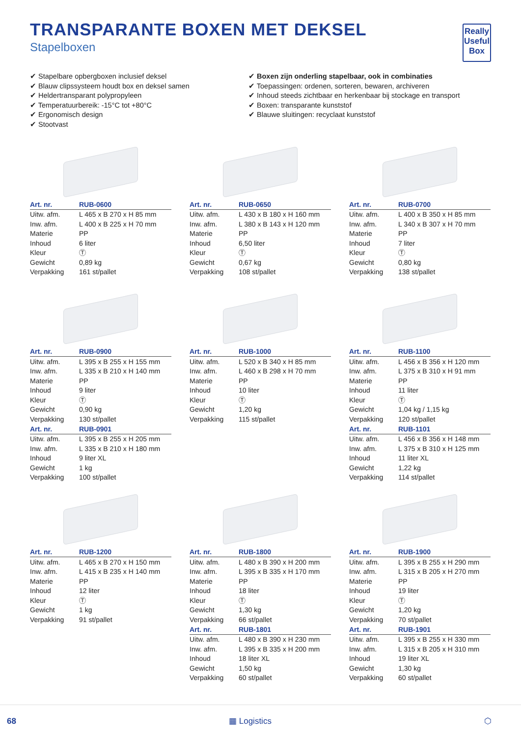Really
Useful
Box
TRANSPARANTE BOXEN MET DEKSEL
Stapelboxen
✔ Stapelbare opbergboxen inclusief deksel
✔ Blauw clipssysteem houdt box en deksel samen
✔ Heldertransparant polypropyleen
✔ Temperatuurbereik: -15°C tot +80°C
✔ Ergonomisch design
✔ Stootvast
✔ Boxen zijn onderling stapelbaar, ook in combinaties
✔ Toepassingen: ordenen, sorteren, bewaren, archiveren
✔ Inhoud steeds zichtbaar en herkenbaar bij stockage en transport
✔ Boxen: transparante kunststof
✔ Blauwe sluitingen: recyclaat kunststof
| Art. nr. | RUB-0600 |
| --- | --- |
| Uitw. afm. | L 465 x B 270 x H 85 mm |
| Inw. afm. | L 400 x B 225 x H 70 mm |
| Materie | PP |
| Inhoud | 6 liter |
| Kleur | Ⓣ |
| Gewicht | 0,89 kg |
| Verpakking | 161 st/pallet |
| Art. nr. | RUB-0650 |
| --- | --- |
| Uitw. afm. | L 430 x B 180 x H 160 mm |
| Inw. afm. | L 380 x B 143 x H 120 mm |
| Materie | PP |
| Inhoud | 6,50 liter |
| Kleur | Ⓣ |
| Gewicht | 0,67 kg |
| Verpakking | 108 st/pallet |
| Art. nr. | RUB-0700 |
| --- | --- |
| Uitw. afm. | L 400 x B 350 x H 85 mm |
| Inw. afm. | L 340 x B 307 x H 70 mm |
| Materie | PP |
| Inhoud | 7 liter |
| Kleur | Ⓣ |
| Gewicht | 0,80 kg |
| Verpakking | 138 st/pallet |
| Art. nr. | RUB-0900 |
| --- | --- |
| Uitw. afm. | L 395 x B 255 x H 155 mm |
| Inw. afm. | L 335 x B 210 x H 140 mm |
| Materie | PP |
| Inhoud | 9 liter |
| Kleur | Ⓣ |
| Gewicht | 0,90 kg |
| Verpakking | 130 st/pallet |
| Art. nr. | RUB-0901 |
| Uitw. afm. | L 395 x B 255 x H 205 mm |
| Inw. afm. | L 335 x B 210 x H 180 mm |
| Inhoud | 9 liter XL |
| Gewicht | 1 kg |
| Verpakking | 100 st/pallet |
| Art. nr. | RUB-1000 |
| --- | --- |
| Uitw. afm. | L 520 x B 340 x H 85 mm |
| Inw. afm. | L 460 x B 298 x H 70 mm |
| Materie | PP |
| Inhoud | 10 liter |
| Kleur | Ⓣ |
| Gewicht | 1,20 kg |
| Verpakking | 115 st/pallet |
| Art. nr. | RUB-1100 |
| --- | --- |
| Uitw. afm. | L 456 x B 356 x H 120 mm |
| Inw. afm. | L 375 x B 310 x H 91 mm |
| Materie | PP |
| Inhoud | 11 liter |
| Kleur | Ⓣ |
| Gewicht | 1,04 kg / 1,15 kg |
| Verpakking | 120 st/pallet |
| Art. nr. | RUB-1101 |
| Uitw. afm. | L 456 x B 356 x H 148 mm |
| Inw. afm. | L 375 x B 310 x H 125 mm |
| Inhoud | 11 liter XL |
| Gewicht | 1,22 kg |
| Verpakking | 114 st/pallet |
| Art. nr. | RUB-1200 |
| --- | --- |
| Uitw. afm. | L 465 x B 270 x H 150 mm |
| Inw. afm. | L 415 x B 235 x H 140 mm |
| Materie | PP |
| Inhoud | 12 liter |
| Kleur | Ⓣ |
| Gewicht | 1 kg |
| Verpakking | 91 st/pallet |
| Art. nr. | RUB-1800 |
| --- | --- |
| Uitw. afm. | L 480 x B 390 x H 200 mm |
| Inw. afm. | L 395 x B 335 x H 170 mm |
| Materie | PP |
| Inhoud | 18 liter |
| Kleur | Ⓣ |
| Gewicht | 1,30 kg |
| Verpakking | 66 st/pallet |
| Art. nr. | RUB-1801 |
| Uitw. afm. | L 480 x B 390 x H 230 mm |
| Inw. afm. | L 395 x B 335 x H 200 mm |
| Inhoud | 18 liter XL |
| Gewicht | 1,50 kg |
| Verpakking | 60 st/pallet |
| Art. nr. | RUB-1900 |
| --- | --- |
| Uitw. afm. | L 395 x B 255 x H 290 mm |
| Inw. afm. | L 315 x B 205 x H 270 mm |
| Materie | PP |
| Inhoud | 19 liter |
| Kleur | Ⓣ |
| Gewicht | 1,20 kg |
| Verpakking | 70 st/pallet |
| Art. nr. | RUB-1901 |
| Uitw. afm. | L 395 x B 255 x H 330 mm |
| Inw. afm. | L 315 x B 205 x H 310 mm |
| Inhoud | 19 liter XL |
| Gewicht | 1,30 kg |
| Verpakking | 60 st/pallet |
68 ▦ Logistics ⬡